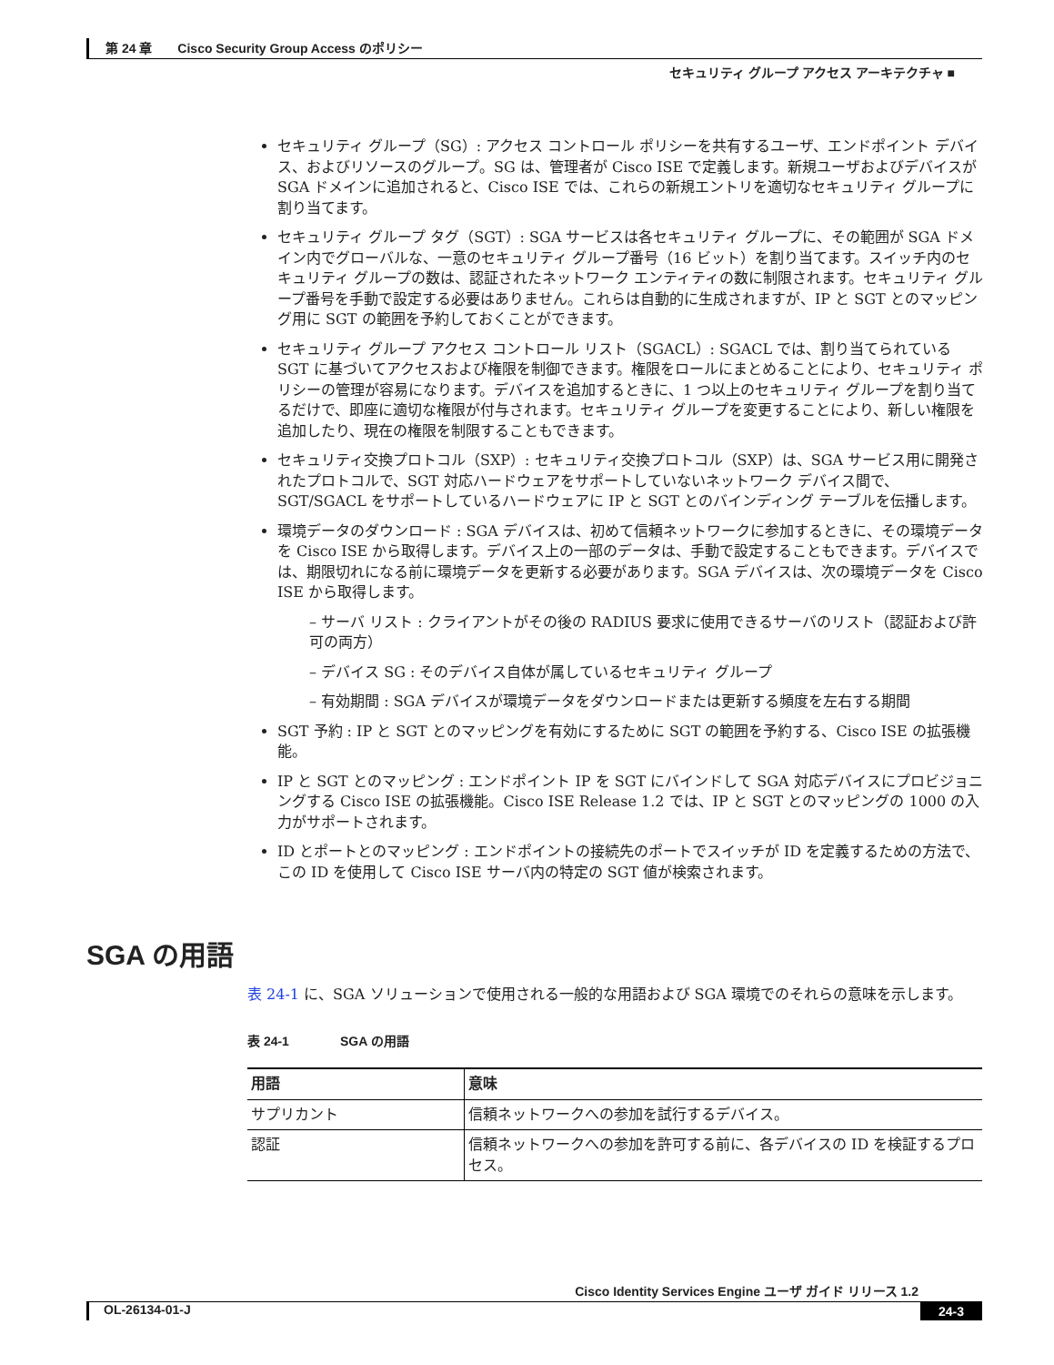第 24 章　　Cisco Security Group Access のポリシー
セキュリティ グループ アクセス アーキテクチャ ■
セキュリティ グループ（SG）: アクセス コントロール ポリシーを共有するユーザ、エンドポイント デバイス、およびリソースのグループ。SG は、管理者が Cisco ISE で定義します。新規ユーザおよびデバイスが SGA ドメインに追加されると、Cisco ISE では、これらの新規エントリを適切なセキュリティ グループに割り当てます。
セキュリティ グループ タグ（SGT）: SGA サービスは各セキュリティ グループに、その範囲が SGA ドメイン内でグローバルな、一意のセキュリティ グループ番号（16 ビット）を割り当てます。スイッチ内のセキュリティ グループの数は、認証されたネットワーク エンティティの数に制限されます。セキュリティ グループ番号を手動で設定する必要はありません。これらは自動的に生成されますが、IP と SGT とのマッピング用に SGT の範囲を予約しておくことができます。
セキュリティ グループ アクセス コントロール リスト（SGACL）: SGACL では、割り当てられている SGT に基づいてアクセスおよび権限を制御できます。権限をロールにまとめることにより、セキュリティ ポリシーの管理が容易になります。デバイスを追加するときに、1 つ以上のセキュリティ グループを割り当てるだけで、即座に適切な権限が付与されます。セキュリティ グループを変更することにより、新しい権限を追加したり、現在の権限を制限することもできます。
セキュリティ交換プロトコル（SXP）: セキュリティ交換プロトコル（SXP）は、SGA サービス用に開発されたプロトコルで、SGT 対応ハードウェアをサポートしていないネットワーク デバイス間で、SGT/SGACL をサポートしているハードウェアに IP と SGT とのバインディング テーブルを伝播します。
環境データのダウンロード : SGA デバイスは、初めて信頼ネットワークに参加するときに、その環境データを Cisco ISE から取得します。デバイス上の一部のデータは、手動で設定することもできます。デバイスでは、期限切れになる前に環境データを更新する必要があります。SGA デバイスは、次の環境データを Cisco ISE から取得します。
– サーバ リスト : クライアントがその後の RADIUS 要求に使用できるサーバのリスト（認証および許可の両方）
– デバイス SG : そのデバイス自体が属しているセキュリティ グループ
– 有効期間 : SGA デバイスが環境データをダウンロードまたは更新する頻度を左右する期間
SGT 予約 : IP と SGT とのマッピングを有効にするために SGT の範囲を予約する、Cisco ISE の拡張機能。
IP と SGT とのマッピング : エンドポイント IP を SGT にバインドして SGA 対応デバイスにプロビジョニングする Cisco ISE の拡張機能。Cisco ISE Release 1.2 では、IP と SGT とのマッピングの 1000 の入力がサポートされます。
ID とポートとのマッピング : エンドポイントの接続先のポートでスイッチが ID を定義するための方法で、この ID を使用して Cisco ISE サーバ内の特定の SGT 値が検索されます。
SGA の用語
表 24-1 に、SGA ソリューションで使用される一般的な用語および SGA 環境でのそれらの意味を示します。
表 24-1　　　　SGA の用語
| 用語 | 意味 |
| --- | --- |
| サプリカント | 信頼ネットワークへの参加を試行するデバイス。 |
| 認証 | 信頼ネットワークへの参加を許可する前に、各デバイスの ID を検証するプロセス。 |
Cisco Identity Services Engine ユーザ ガイド リリース 1.2
OL-26134-01-J 24-3